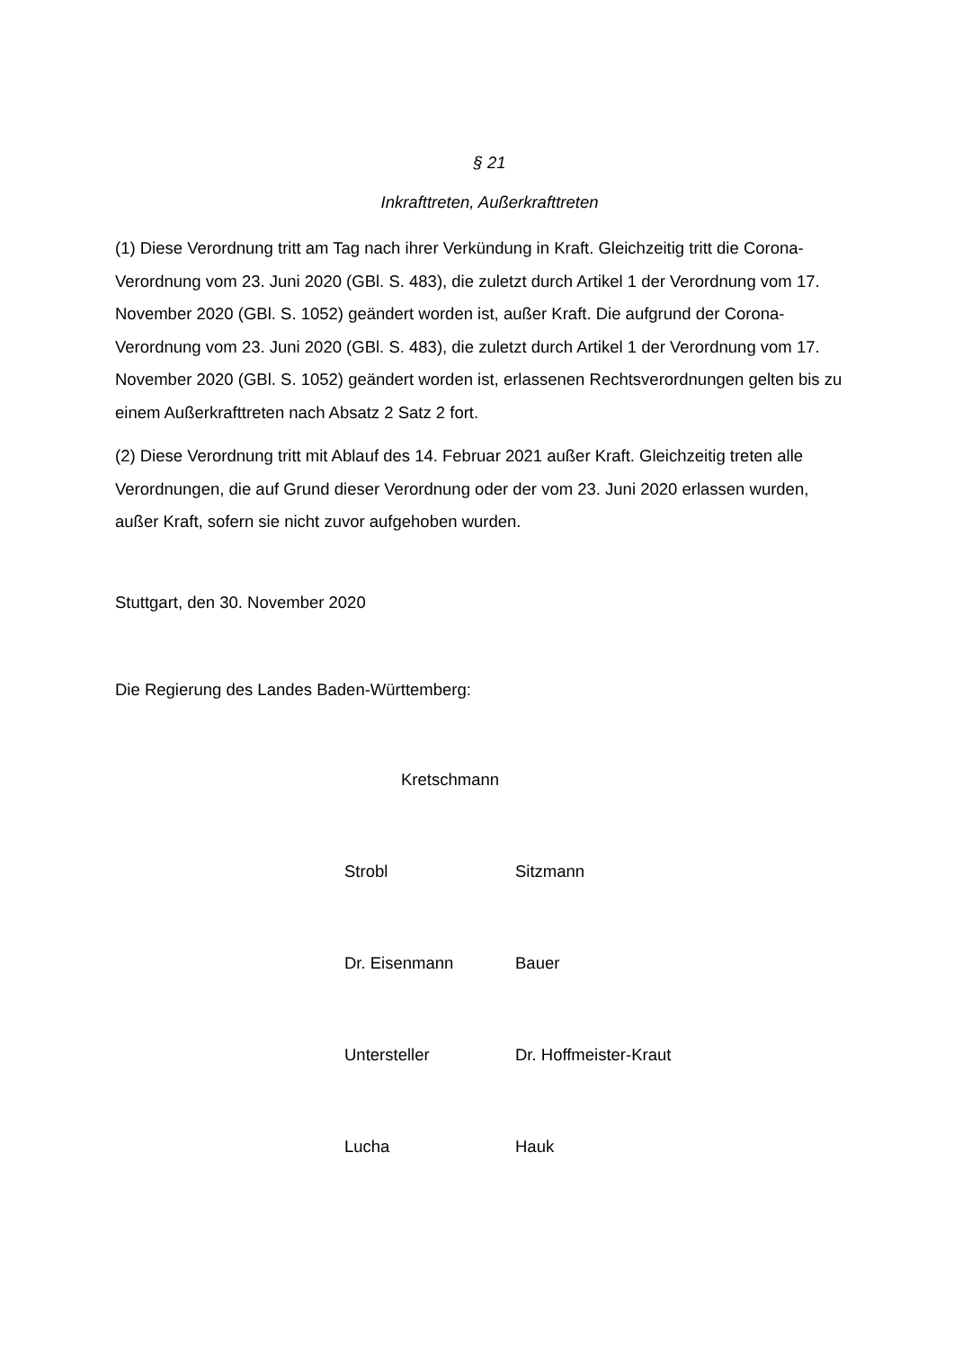§ 21
Inkrafttreten, Außerkrafttreten
(1) Diese Verordnung tritt am Tag nach ihrer Verkündung in Kraft. Gleichzeitig tritt die Corona-Verordnung vom 23. Juni 2020 (GBl. S. 483), die zuletzt durch Artikel 1 der Verordnung vom 17. November 2020 (GBl. S. 1052) geändert worden ist, außer Kraft. Die aufgrund der Corona-Verordnung vom 23. Juni 2020 (GBl. S. 483), die zuletzt durch Artikel 1 der Verordnung vom 17. November 2020 (GBl. S. 1052) geändert worden ist, erlassenen Rechtsverordnungen gelten bis zu einem Außerkrafttreten nach Absatz 2 Satz 2 fort.
(2) Diese Verordnung tritt mit Ablauf des 14. Februar 2021 außer Kraft. Gleichzeitig treten alle Verordnungen, die auf Grund dieser Verordnung oder der vom 23. Juni 2020 erlassen wurden, außer Kraft, sofern sie nicht zuvor aufgehoben wurden.
Stuttgart, den 30. November 2020
Die Regierung des Landes Baden-Württemberg:
Kretschmann
Strobl Sitzmann
Dr. Eisenmann Bauer
Untersteller Dr. Hoffmeister-Kraut
Lucha Hauk